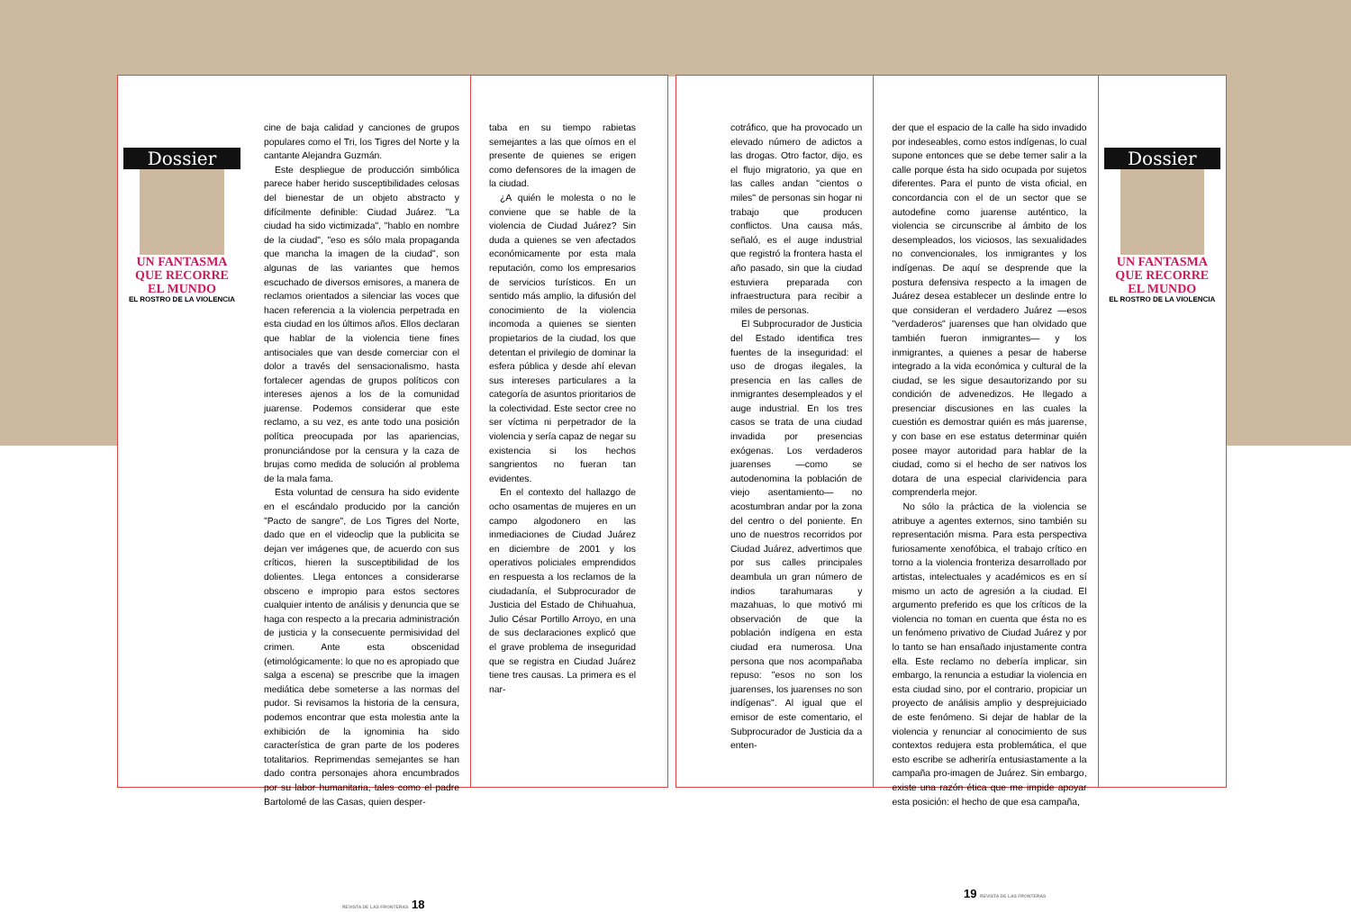Dossier
UN FANTASMA
QUE RECORRE
EL MUNDO
EL ROSTRO DE LA VIOLENCIA
cine de baja calidad y canciones de grupos populares como el Tri, los Tigres del Norte y la cantante Alejandra Guzmán.
Este despliegue de producción simbólica parece haber herido susceptibilidades celosas del bienestar de un objeto abstracto y difícilmente definible: Ciudad Juárez. "La ciudad ha sido victimizada", "hablo en nombre de la ciudad", "eso es sólo mala propaganda que mancha la imagen de la ciudad", son algunas de las variantes que hemos escuchado de diversos emisores, a manera de reclamos orientados a silenciar las voces que hacen referencia a la violencia perpetrada en esta ciudad en los últimos años. Ellos declaran que hablar de la violencia tiene fines antisociales que van desde comerciar con el dolor a través del sensacionalismo, hasta fortalecer agendas de grupos políticos con intereses ajenos a los de la comunidad juarense. Podemos considerar que este reclamo, a su vez, es ante todo una posición política preocupada por las apariencias, pronunciándose por la censura y la caza de brujas como medida de solución al problema de la mala fama.
Esta voluntad de censura ha sido evidente en el escándalo producido por la canción "Pacto de sangre", de Los Tigres del Norte, dado que en el videoclip que la publicita se dejan ver imágenes que, de acuerdo con sus críticos, hieren la susceptibilidad de los dolientes. Llega entonces a considerarse obsceno e impropio para estos sectores cualquier intento de análisis y denuncia que se haga con respecto a la precaria administración de justicia y la consecuente permisividad del crimen. Ante esta obscenidad (etimológicamente: lo que no es apropiado que salga a escena) se prescribe que la imagen mediática debe someterse a las normas del pudor. Si revisamos la historia de la censura, podemos encontrar que esta molestia ante la exhibición de la ignominia ha sido característica de gran parte de los poderes totalitarios. Reprimendas semejantes se han dado contra personajes ahora encumbrados por su labor humanitaria, tales como el padre Bartolomé de las Casas, quien desper-
taba en su tiempo rabietas semejantes a las que oímos en el presente de quienes se erigen como defensores de la imagen de la ciudad.
¿A quién le molesta o no le conviene que se hable de la violencia de Ciudad Juárez? Sin duda a quienes se ven afectados económicamente por esta mala reputación, como los empresarios de servicios turísticos. En un sentido más amplio, la difusión del conocimiento de la violencia incomoda a quienes se sienten propietarios de la ciudad, los que detentan el privilegio de dominar la esfera pública y desde ahí elevan sus intereses particulares a la categoría de asuntos prioritarios de la colectividad. Este sector cree no ser víctima ni perpetrador de la violencia y sería capaz de negar su existencia si los hechos sangrientos no fueran tan evidentes.
En el contexto del hallazgo de ocho osamentas de mujeres en un campo algodonero en las inmediaciones de Ciudad Juárez en diciembre de 2001 y los operativos policiales emprendidos en respuesta a los reclamos de la ciudadanía, el Subprocurador de Justicia del Estado de Chihuahua, Julio César Portillo Arroyo, en una de sus declaraciones explicó que el grave problema de inseguridad que se registra en Ciudad Juárez tiene tres causas. La primera es el nar-
REVISTA DE LAS FRONTERAS 18
cotráfico, que ha provocado un elevado número de adictos a las drogas. Otro factor, dijo, es el flujo migratorio, ya que en las calles andan "cientos o miles" de personas sin hogar ni trabajo que producen conflictos. Una causa más, señaló, es el auge industrial que registró la frontera hasta el año pasado, sin que la ciudad estuviera preparada con infraestructura para recibir a miles de personas.
El Subprocurador de Justicia del Estado identifica tres fuentes de la inseguridad: el uso de drogas ilegales, la presencia en las calles de inmigrantes desempleados y el auge industrial. En los tres casos se trata de una ciudad invadida por presencias exógenas. Los verdaderos juarenses —como se autodenomina la población de viejo asentamiento— no acostumbran andar por la zona del centro o del poniente. En uno de nuestros recorridos por Ciudad Juárez, advertimos que por sus calles principales deambula un gran número de indios tarahumaras y mazahuas, lo que motivó mi observación de que la población indígena en esta ciudad era numerosa. Una persona que nos acompañaba repuso: "esos no son los juarenses, los juarenses no son indígenas". Al igual que el emisor de este comentario, el Subprocurador de Justicia da a enten-
der que el espacio de la calle ha sido invadido por indeseables, como estos indígenas, lo cual supone entonces que se debe temer salir a la calle porque ésta ha sido ocupada por sujetos diferentes. Para el punto de vista oficial, en concordancia con el de un sector que se autodefine como juarense auténtico, la violencia se circunscribe al ámbito de los desempleados, los viciosos, las sexualidades no convencionales, los inmigrantes y los indígenas. De aquí se desprende que la postura defensiva respecto a la imagen de Juárez desea establecer un deslinde entre lo que consideran el verdadero Juárez —esos "verdaderos" juarenses que han olvidado que también fueron inmigrantes— y los inmigrantes, a quienes a pesar de haberse integrado a la vida económica y cultural de la ciudad, se les sigue desautorizando por su condición de advenedizos. He llegado a presenciar discusiones en las cuales la cuestión es demostrar quién es más juarense, y con base en ese estatus determinar quién posee mayor autoridad para hablar de la ciudad, como si el hecho de ser nativos los dotara de una especial clarividencia para comprenderla mejor.
No sólo la práctica de la violencia se atribuye a agentes externos, sino también su representación misma. Para esta perspectiva furiosamente xenofóbica, el trabajo crítico en torno a la violencia fronteriza desarrollado por artistas, intelectuales y académicos es en sí mismo un acto de agresión a la ciudad. El argumento preferido es que los críticos de la violencia no toman en cuenta que ésta no es un fenómeno privativo de Ciudad Juárez y por lo tanto se han ensañado injustamente contra ella. Este reclamo no debería implicar, sin embargo, la renuncia a estudiar la violencia en esta ciudad sino, por el contrario, propiciar un proyecto de análisis amplio y desprejuiciado de este fenómeno. Si dejar de hablar de la violencia y renunciar al conocimiento de sus contextos redujera esta problemática, el que esto escribe se adheriría entusiastamente a la campaña pro-imagen de Juárez. Sin embargo, existe una razón ética que me impide apoyar esta posición: el hecho de que esa campaña,
Dossier
UN FANTASMA
QUE RECORRE
EL MUNDO
EL ROSTRO DE LA VIOLENCIA
19 REVISTA DE LAS FRONTERAS